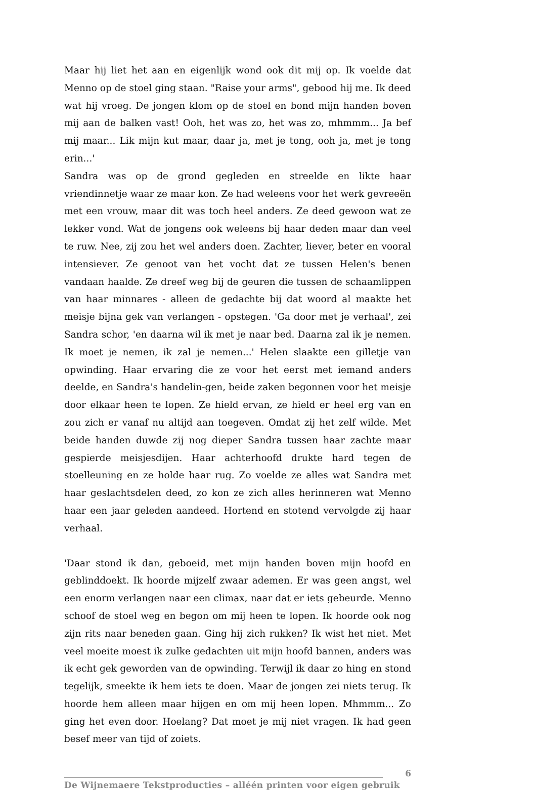Maar hij liet het aan en eigenlijk wond ook dit mij op. Ik voelde dat Menno op de stoel ging staan. "Raise your arms", gebood hij me. Ik deed wat hij vroeg. De jongen klom op de stoel en bond mijn handen boven mij aan de balken vast! Ooh, het was zo, het was zo, mhmmm... Ja bef mij maar... Lik mijn kut maar, daar ja, met je tong, ooh ja, met je tong erin...'
Sandra was op de grond gegleden en streelde en likte haar vriendinnetje waar ze maar kon. Ze had weleens voor het werk gevreeën met een vrouw, maar dit was toch heel anders. Ze deed gewoon wat ze lekker vond. Wat de jongens ook weleens bij haar deden maar dan veel te ruw. Nee, zij zou het wel anders doen. Zachter, liever, beter en vooral intensiever. Ze genoot van het vocht dat ze tussen Helen's benen vandaan haalde. Ze dreef weg bij de geuren die tussen de schaamlippen van haar minnares - alleen de gedachte bij dat woord al maakte het meisje bijna gek van verlangen - opstegen. 'Ga door met je verhaal', zei Sandra schor, 'en daarna wil ik met je naar bed. Daarna zal ik je nemen. Ik moet je nemen, ik zal je nemen...' Helen slaakte een gilletje van opwinding. Haar ervaring die ze voor het eerst met iemand anders deelde, en Sandra's handelin-gen, beide zaken begonnen voor het meisje door elkaar heen te lopen. Ze hield ervan, ze hield er heel erg van en zou zich er vanaf nu altijd aan toegeven. Omdat zij het zelf wilde. Met beide handen duwde zij nog dieper Sandra tussen haar zachte maar gespierde meisjesdijen. Haar achterhoofd drukte hard tegen de stoelleuning en ze holde haar rug. Zo voelde ze alles wat Sandra met haar geslachtsdelen deed, zo kon ze zich alles herinneren wat Menno haar een jaar geleden aandeed. Hortend en stotend vervolgde zij haar verhaal.
'Daar stond ik dan, geboeid, met mijn handen boven mijn hoofd en geblinddoekt. Ik hoorde mijzelf zwaar ademen. Er was geen angst, wel een enorm verlangen naar een climax, naar dat er iets gebeurde. Menno schoof de stoel weg en begon om mij heen te lopen. Ik hoorde ook nog zijn rits naar beneden gaan. Ging hij zich rukken? Ik wist het niet. Met veel moeite moest ik zulke gedachten uit mijn hoofd bannen, anders was ik echt gek geworden van de opwinding. Terwijl ik daar zo hing en stond tegelijk, smeekte ik hem iets te doen. Maar de jongen zei niets terug. Ik hoorde hem alleen maar hijgen en om mij heen lopen. Mhmmm... Zo ging het even door. Hoelang? Dat moet je mij niet vragen. Ik had geen besef meer van tijd of zoiets.
De Wijnemaere Tekstproducties – alléén printen voor eigen gebruik
6